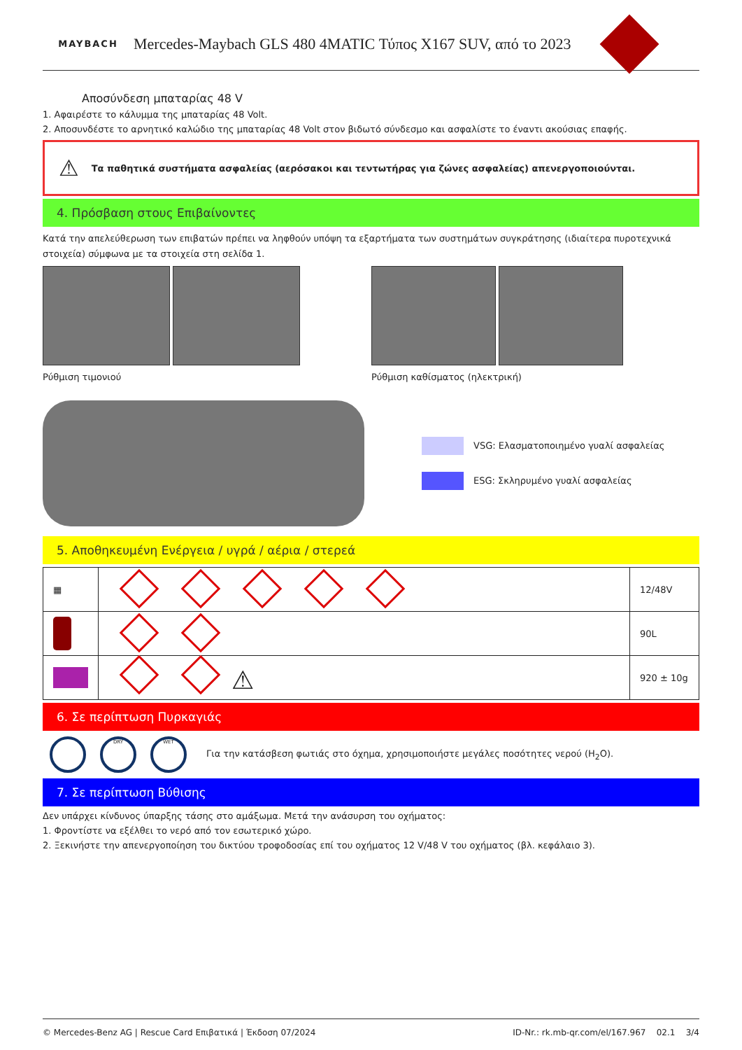MAYBACH
Mercedes-Maybach GLS 480 4MATIC Τύπος X167 SUV, από το 2023
Αποσύνδεση μπαταρίας 48 V
1. Αφαιρέστε το κάλυμμα της μπαταρίας 48 Volt.
2. Αποσυνδέστε το αρνητικό καλώδιο της μπαταρίας 48 Volt στον βιδωτό σύνδεσμο και ασφαλίστε το έναντι ακούσιας επαφής.
⚠ Τα παθητικά συστήματα ασφαλείας (αερόσακοι και τεντωτήρας για ζώνες ασφαλείας) απενεργοποιούνται.
4. Πρόσβαση στους Επιβαίνοντες
Κατά την απελεύθερωση των επιβατών πρέπει να ληφθούν υπόψη τα εξαρτήματα των συστημάτων συγκράτησης (ιδιαίτερα πυροτεχνικά στοιχεία) σύμφωνα με τα στοιχεία στη σελίδα 1.
Ρύθμιση τιμονιού Ρύθμιση καθίσματος (ηλεκτρική)
VSG: Ελασματοποιημένο γυαλί ασφαλείας
ESG: Σκληρυμένο γυαλί ασφαλείας
5. Αποθηκευμένη Ενέργεια / υγρά / αέρια / στερεά
| ▦ | | 12/48V |
| | | 90L |
| | ⚠ | 920 ± 10g |
6. Σε περίπτωση Πυρκαγιάς
DRY WET Για την κατάσβεση φωτιάς στο όχημα, χρησιμοποιήστε μεγάλες ποσότητες νερού (H<sub>2</sub>O).
7. Σε περίπτωση Βύθισης
Δεν υπάρχει κίνδυνος ύπαρξης τάσης στο αμάξωμα. Μετά την ανάσυρση του οχήματος:
1. Φροντίστε να εξέλθει το νερό από τον εσωτερικό χώρο.
2. Ξεκινήστε την απενεργοποίηση του δικτύου τροφοδοσίας επί του οχήματος 12 V/48 V του οχήματος (βλ. κεφάλαιο 3).
© Mercedes-Benz AG | Rescue Card Επιβατικά | Έκδοση 07/2024 ID-Nr.: rk.mb-qr.com/el/167.967 02.1 3/4